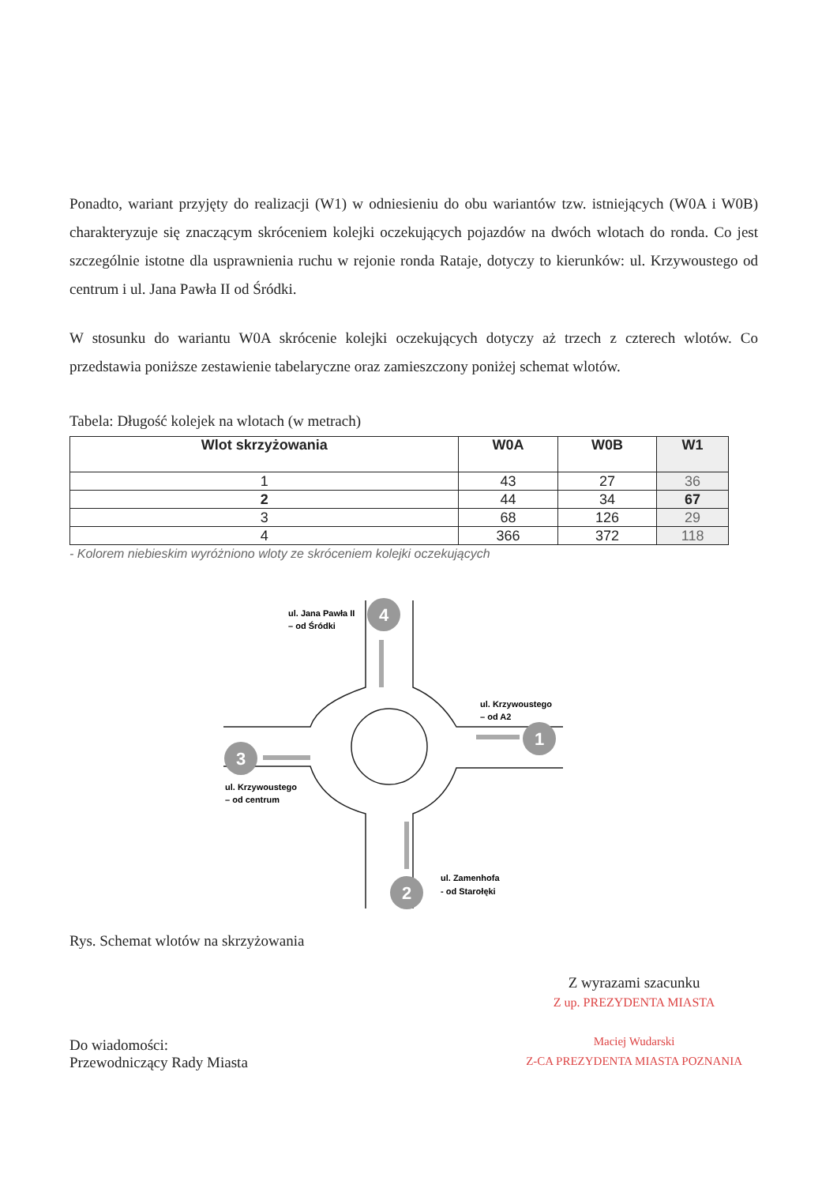Ponadto, wariant przyjęty do realizacji (W1) w odniesieniu do obu wariantów tzw. istniejących (W0A i W0B) charakteryzuje się znaczącym skróceniem kolejki oczekujących pojazdów na dwóch wlotach do ronda. Co jest szczególnie istotne dla usprawnienia ruchu w rejonie ronda Rataje, dotyczy to kierunków: ul. Krzywoustego od centrum i ul. Jana Pawła II od Śródki.
W stosunku do wariantu W0A skrócenie kolejki oczekujących dotyczy aż trzech z czterech wlotów. Co przedstawia poniższe zestawienie tabelaryczne oraz zamieszczony poniżej schemat wlotów.
Tabela: Długość kolejek na wlotach (w metrach)
| Wlot skrzyżowania | W0A | W0B | W1 |
| --- | --- | --- | --- |
| 1 | 43 | 27 | 36 |
| 2 | 44 | 34 | 67 |
| 3 | 68 | 126 | 29 |
| 4 | 366 | 372 | 118 |
- Kolorem niebieskim wyróżniono wloty ze skróceniem kolejki oczekujących
4
1
3
2
ul. Jana Pawła II
– od Śródki
ul. Krzywoustego
– od A2
ul. Krzywoustego
– od centrum
ul. Zamenhofa
- od Starołęki
Rys. Schemat wlotów na skrzyżowania
Do wiadomości:
Przewodniczący Rady Miasta
Z wyrazami szacunku
Z up. PREZYDENTA MIASTA
Maciej Wudarski
Z-CA PREZYDENTA MIASTA POZNANIA